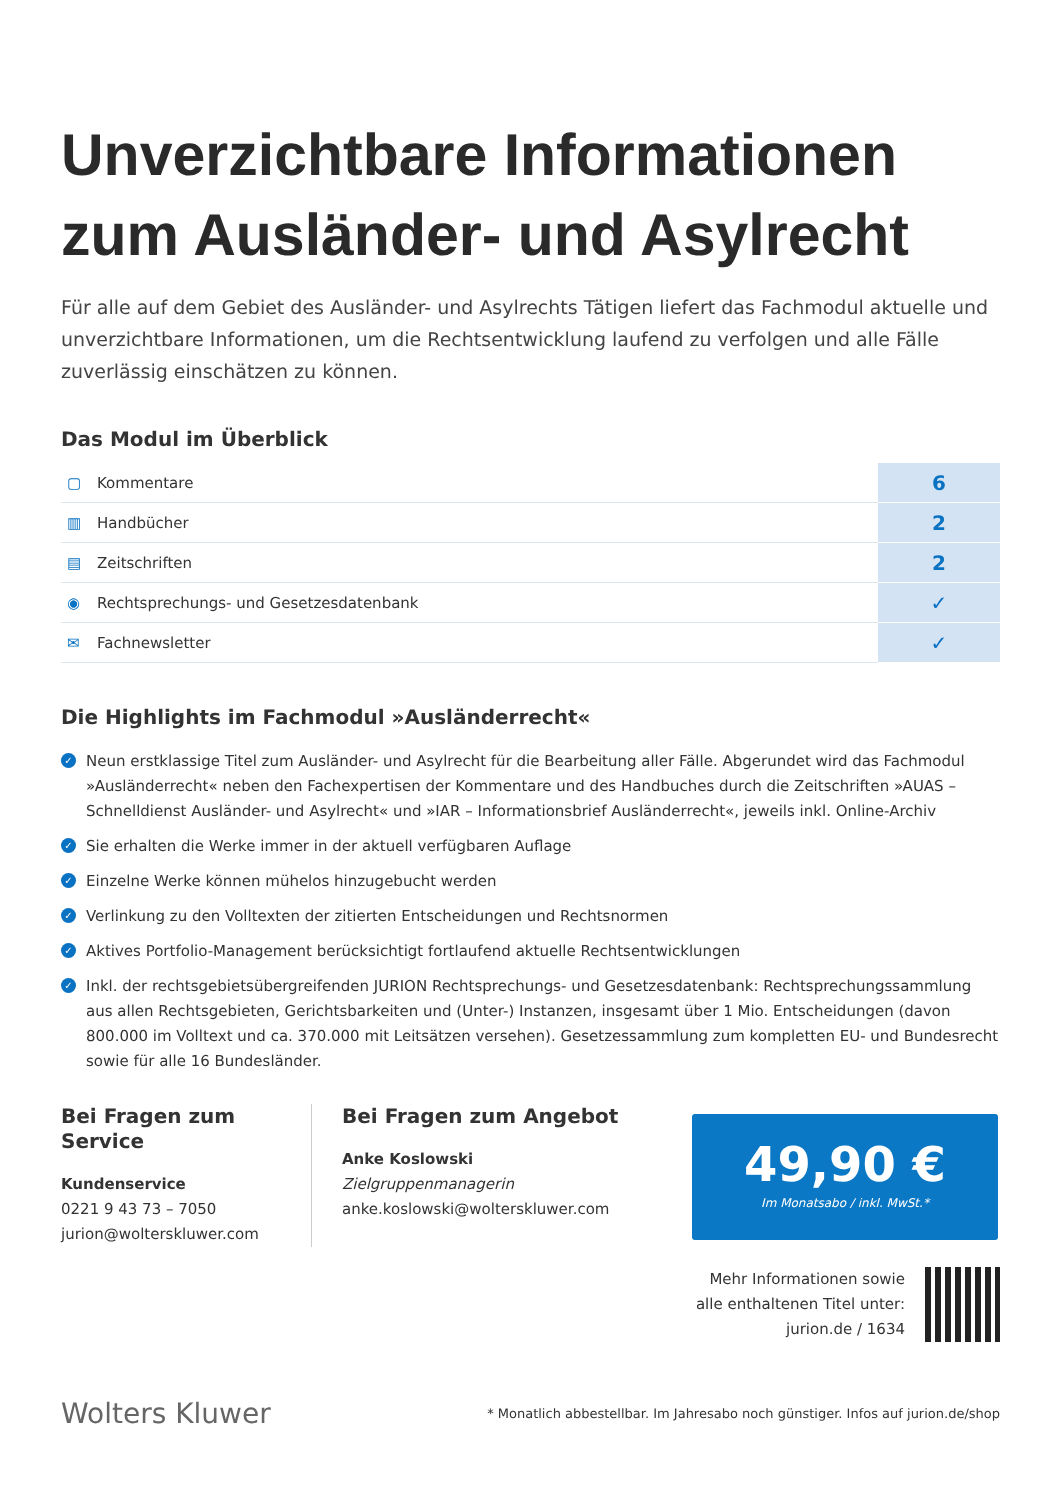Unverzichtbare Informationen zum Ausländer- und Asylrecht
Für alle auf dem Gebiet des Ausländer- und Asylrechts Tätigen liefert das Fachmodul aktuelle und unverzichtbare Informationen, um die Rechtsentwicklung laufend zu verfolgen und alle Fälle zuverlässig einschätzen zu können.
Das Modul im Überblick
| ▢ | Kommentare | 6 |
| ▥ | Handbücher | 2 |
| ▤ | Zeitschriften | 2 |
| ◉ | Rechtsprechungs- und Gesetzesdatenbank | ✓ |
| ✉ | Fachnewsletter | ✓ |
Die Highlights im Fachmodul »Ausländerrecht«
✓ Neun erstklassige Titel zum Ausländer- und Asylrecht für die Bearbeitung aller Fälle. Abgerundet wird das Fachmodul »Ausländerrecht« neben den Fachexpertisen der Kommentare und des Handbuches durch die Zeitschriften »AUAS – Schnelldienst Ausländer- und Asylrecht« und »IAR – Informationsbrief Ausländerrecht«, jeweils inkl. Online-Archiv
✓ Sie erhalten die Werke immer in der aktuell verfügbaren Auflage
✓ Einzelne Werke können mühelos hinzugebucht werden
✓ Verlinkung zu den Volltexten der zitierten Entscheidungen und Rechtsnormen
✓ Aktives Portfolio-Management berücksichtigt fortlaufend aktuelle Rechtsentwicklungen
✓ Inkl. der rechtsgebietsübergreifenden JURION Rechtsprechungs- und Gesetzesdatenbank: Rechtsprechungssammlung aus allen Rechtsgebieten, Gerichtsbarkeiten und (Unter-) Instanzen, insgesamt über 1 Mio. Entscheidungen (davon 800.000 im Volltext und ca. 370.000 mit Leitsätzen versehen). Gesetzessammlung zum kompletten EU- und Bundesrecht sowie für alle 16 Bundesländer.
Bei Fragen zum Service
Kundenservice
0221 9 43 73 – 7050
jurion@wolterskluwer.com
Bei Fragen zum Angebot
Anke Koslowski
Zielgruppenmanagerin
anke.koslowski@wolterskluwer.com
49,90 €
Im Monatsabo / inkl. MwSt.*
Mehr Informationen sowie
alle enthaltenen Titel unter:
jurion.de / 1634
Wolters Kluwer
* Monatlich abbestellbar. Im Jahresabo noch günstiger. Infos auf jurion.de/shop